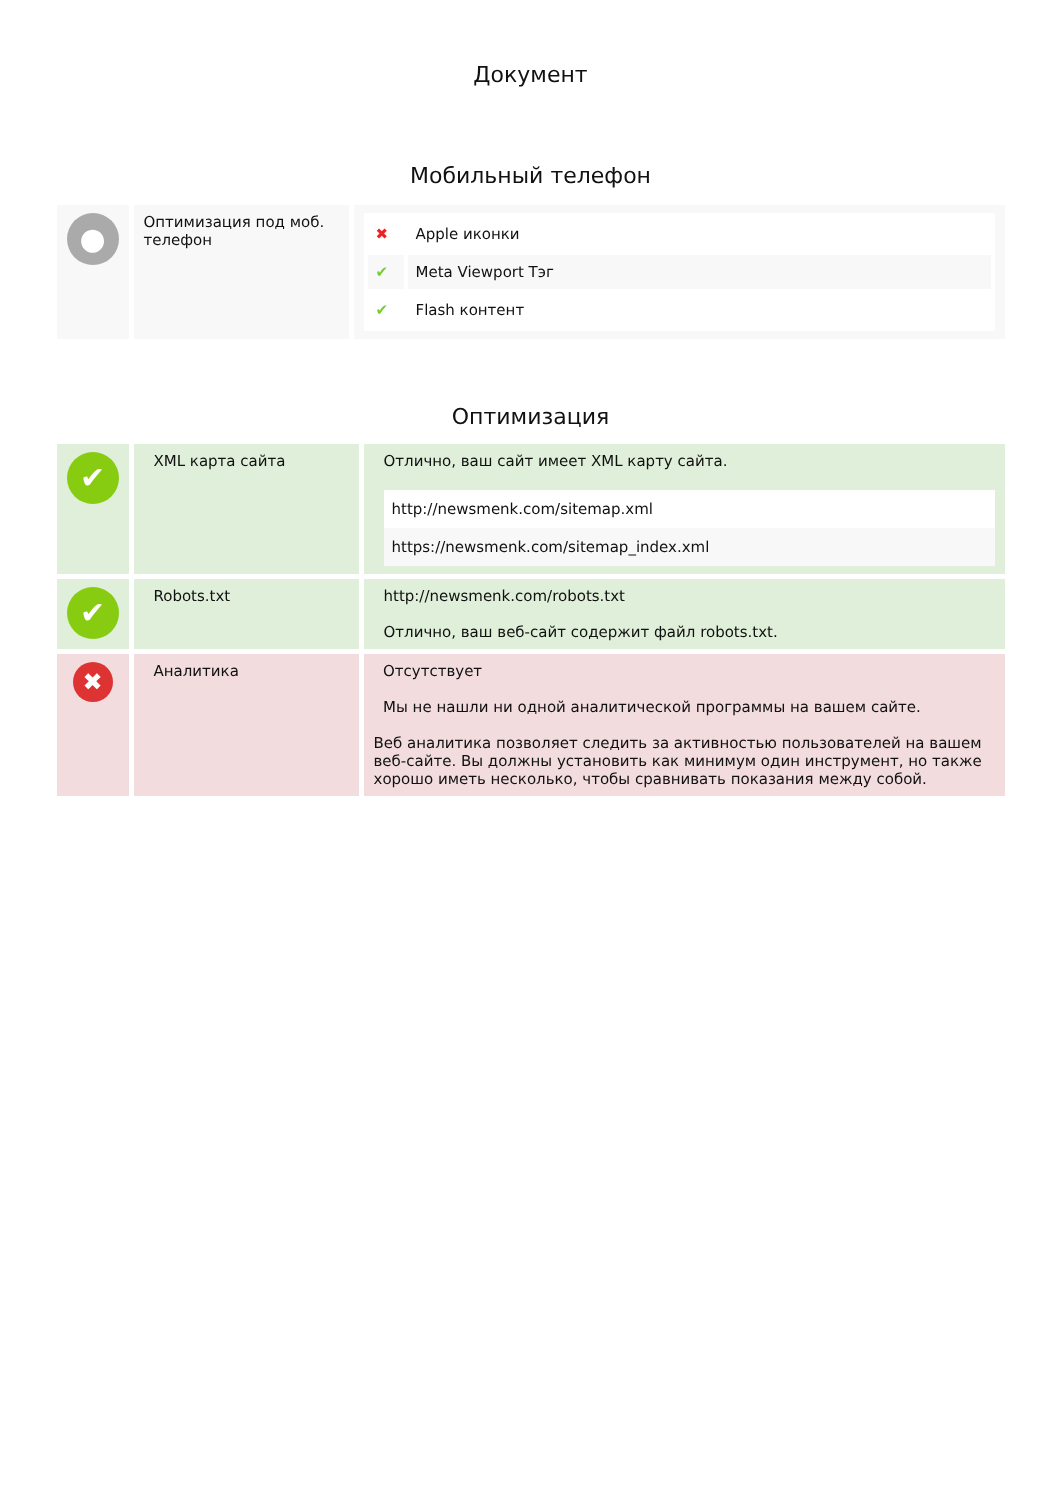Документ
Мобильный телефон
| ● | Оптимизация под моб. телефон | / ✖ / Apple иконки / / ✔ / Meta Viewport Тэг / / ✔ / Flash контент / |
Оптимизация
| ✔ | XML карта сайта | Отлично, ваш сайт имеет XML карту сайта. http://newsmenk.com/sitemap.xml https://newsmenk.com/sitemap_index.xml |
| ✔ | Robots.txt | http://newsmenk.com/robots.txt Отлично, ваш веб-сайт содержит файл robots.txt. |
| ✖ | Аналитика | Отсутствует Мы не нашли ни одной аналитической программы на вашем сайте. Веб аналитика позволяет следить за активностью пользователей на вашем веб-сайте. Вы должны установить как минимум один инструмент, но также хорошо иметь несколько, чтобы сравнивать показания между собой. |